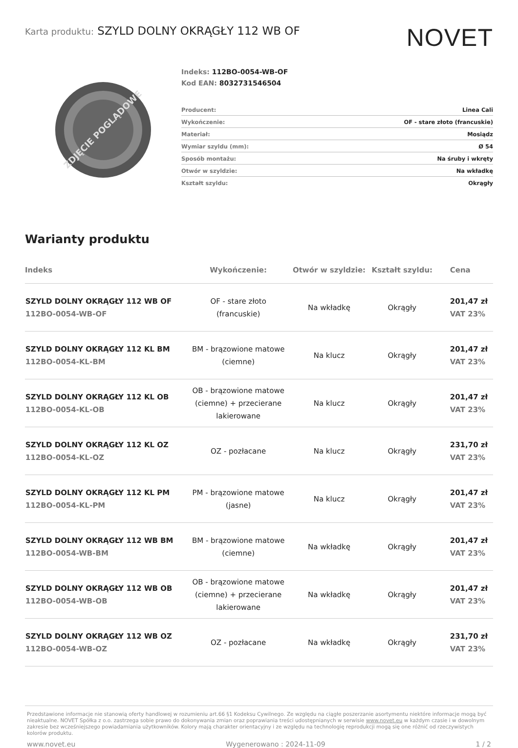Karta produktu: SZYLD DOLNY OKRĄGŁY 112 WB OF
NOVET
ZDJĘCIE POGLĄDOWE
Indeks: 112BO-0054-WB-OF
Kod EAN: 8032731546504
| Producent: | Linea Cali |
| Wykończenie: | OF - stare złoto (francuskie) |
| Materiał: | Mosiądz |
| Wymiar szyldu (mm): | Ø 54 |
| Sposób montażu: | Na śruby i wkręty |
| Otwór w szyldzie: | Na wkładkę |
| Kształt szyldu: | Okrągły |
Warianty produktu
| Indeks | Wykończenie: | Otwór w szyldzie: | Kształt szyldu: | Cena |
| --- | --- | --- | --- | --- |
| SZYLD DOLNY OKRĄGŁY 112 WB OF 112BO-0054-WB-OF | OF - stare złoto (francuskie) | Na wkładkę | Okrągły | 201,47 zł VAT 23% |
| SZYLD DOLNY OKRĄGŁY 112 KL BM 112BO-0054-KL-BM | BM - brązowione matowe (ciemne) | Na klucz | Okrągły | 201,47 zł VAT 23% |
| SZYLD DOLNY OKRĄGŁY 112 KL OB 112BO-0054-KL-OB | OB - brązowione matowe (ciemne) + przecierane lakierowane | Na klucz | Okrągły | 201,47 zł VAT 23% |
| SZYLD DOLNY OKRĄGŁY 112 KL OZ 112BO-0054-KL-OZ | OZ - pozłacane | Na klucz | Okrągły | 231,70 zł VAT 23% |
| SZYLD DOLNY OKRĄGŁY 112 KL PM 112BO-0054-KL-PM | PM - brązowione matowe (jasne) | Na klucz | Okrągły | 201,47 zł VAT 23% |
| SZYLD DOLNY OKRĄGŁY 112 WB BM 112BO-0054-WB-BM | BM - brązowione matowe (ciemne) | Na wkładkę | Okrągły | 201,47 zł VAT 23% |
| SZYLD DOLNY OKRĄGŁY 112 WB OB 112BO-0054-WB-OB | OB - brązowione matowe (ciemne) + przecierane lakierowane | Na wkładkę | Okrągły | 201,47 zł VAT 23% |
| SZYLD DOLNY OKRĄGŁY 112 WB OZ 112BO-0054-WB-OZ | OZ - pozłacane | Na wkładkę | Okrągły | 231,70 zł VAT 23% |
Przedstawione informacje nie stanowią oferty handlowej w rozumieniu art.66 §1 Kodeksu Cywilnego. Ze względu na ciągłe poszerzanie asortymentu niektóre informacje mogą być nieaktualne. NOVET Spółka z o.o. zastrzega sobie prawo do dokonywania zmian oraz poprawiania treści udostępnianych w serwisie www.novet.eu w każdym czasie i w dowolnym zakresie bez wcześniejszego powiadamiania użytkowników. Kolory mają charakter orientacyjny i ze względu na technologię reprodukcji mogą się one różnić od rzeczywistych kolorów produktu.
www.novet.eu Wygenerowano : 2024-11-09 1 / 2